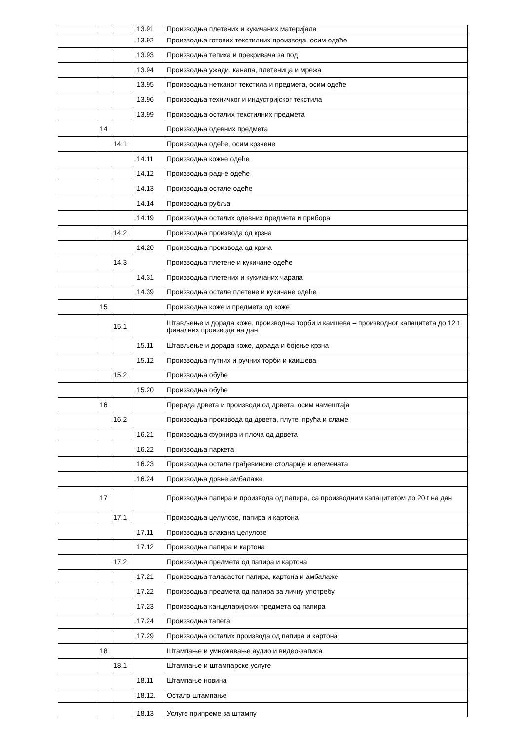| | | | 13.91 | Производња плетених и кукичаних материјала |
| | | | 13.92 | Производња готових текстилних производа, осим одеће |
| | | | 13.93 | Производња тепиха и прекривача за под |
| | | | 13.94 | Производња ужади, канапа, плетеница и мрежа |
| | | | 13.95 | Производња нетканог текстила и предмета, осим одеће |
| | | | 13.96 | Производња техничког и индустријског текстила |
| | | | 13.99 | Производња осталих текстилних предмета |
| | 14 | | | Производња одевних предмета |
| | | 14.1 | | Производња одеће, осим крзнене |
| | | | 14.11 | Производња кожне одеће |
| | | | 14.12 | Производња радне одеће |
| | | | 14.13 | Производња остале одеће |
| | | | 14.14 | Производња рубља |
| | | | 14.19 | Производња осталих одевних предмета и прибора |
| | | 14.2 | | Производња производа од крзна |
| | | | 14.20 | Производња производа од крзна |
| | | 14.3 | | Производња плетене и кукичане одеће |
| | | | 14.31 | Производња плетених и кукичаних чарапа |
| | | | 14.39 | Производња остале плетене и кукичане одеће |
| | 15 | | | Производња коже и предмета од коже |
| | | 15.1 | | Штављење и дорада коже, производња торби и каишева – производног капацитета до 12 t финалних производа на дан |
| | | | 15.11 | Штављење и дорада коже, дорада и бојење крзна |
| | | | 15.12 | Производња путних и ручних торби и каишева |
| | | 15.2 | | Производња обуће |
| | | | 15.20 | Производња обуће |
| | 16 | | | Прерада дрвета и производи од дрвета, осим намештаја |
| | | 16.2 | | Производња производа од дрвета, плуте, прућа и сламе |
| | | | 16.21 | Производња фурнира и плоча од дрвета |
| | | | 16.22 | Производња паркета |
| | | | 16.23 | Производња остале грађевинске столарије и елемената |
| | | | 16.24 | Производња дрвне амбалаже |
| | 17 | | | Производња папира и производа од папира, са производним капацитетом до 20 t на дан |
| | | 17.1 | | Производња целулозе, папира и картона |
| | | | 17.11 | Производња влакана целулозе |
| | | | 17.12 | Производња папира и картона |
| | | 17.2 | | Производња предмета од папира и картона |
| | | | 17.21 | Производња таласастог папира, картона и амбалаже |
| | | | 17.22 | Производња предмета од папира за личну употребу |
| | | | 17.23 | Производња канцеларијских предмета од папира |
| | | | 17.24 | Производња тапета |
| | | | 17.29 | Производња осталих производа од папира и картона |
| | 18 | | | Штампање и умножавање аудио и видео-записа |
| | | 18.1 | | Штампање и штампарске услуге |
| | | | 18.11 | Штампање новина |
| | | | 18.12. | Остало штампање |
| | | | 18.13 | Услуге припреме за штампу |